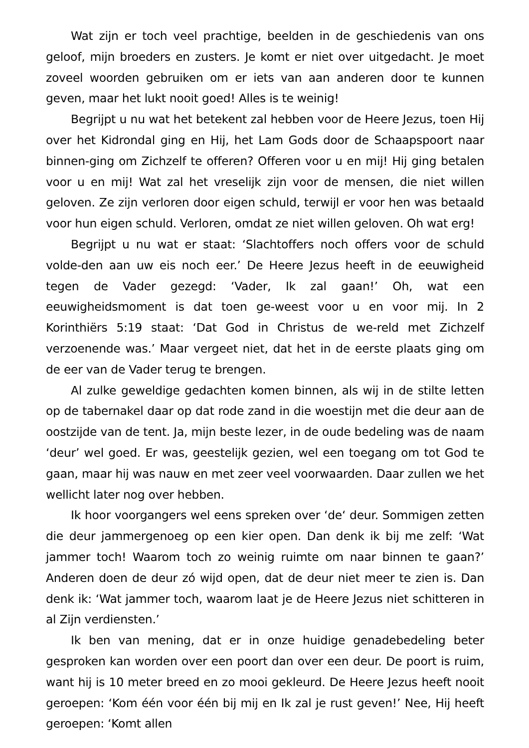Wat zijn er toch veel prachtige, beelden in de geschiedenis van ons geloof, mijn broeders en zusters. Je komt er niet over uitgedacht. Je moet zoveel woorden gebruiken om er iets van aan anderen door te kunnen geven, maar het lukt nooit goed! Alles is te weinig!
Begrijpt u nu wat het betekent zal hebben voor de Heere Jezus, toen Hij over het Kidrondal ging en Hij, het Lam Gods door de Schaapspoort naar binnen-ging om Zichzelf te offeren? Offeren voor u en mij! Hij ging betalen voor u en mij! Wat zal het vreselijk zijn voor de mensen, die niet willen geloven. Ze zijn verloren door eigen schuld, terwijl er voor hen was betaald voor hun eigen schuld. Verloren, omdat ze niet willen geloven. Oh wat erg!
Begrijpt u nu wat er staat: ‘Slachtoffers noch offers voor de schuld volde-den aan uw eis noch eer.’ De Heere Jezus heeft in de eeuwigheid tegen de Vader gezegd: ‘Vader, Ik zal gaan!’ Oh, wat een eeuwigheidsmoment is dat toen ge-weest voor u en voor mij. In 2 Korinthiërs 5:19 staat: ‘Dat God in Christus de we-reld met Zichzelf verzoenende was.’ Maar vergeet niet, dat het in de eerste plaats ging om de eer van de Vader terug te brengen.
Al zulke geweldige gedachten komen binnen, als wij in de stilte letten op de tabernakel daar op dat rode zand in die woestijn met die deur aan de oostzijde van de tent. Ja, mijn beste lezer, in de oude bedeling was de naam ‘deur’ wel goed. Er was, geestelijk gezien, wel een toegang om tot God te gaan, maar hij was nauw en met zeer veel voorwaarden. Daar zullen we het wellicht later nog over hebben.
Ik hoor voorgangers wel eens spreken over ‘de‘ deur. Sommigen zetten die deur jammergenoeg op een kier open. Dan denk ik bij me zelf: ‘Wat jammer toch! Waarom toch zo weinig ruimte om naar binnen te gaan?’ Anderen doen de deur zó wijd open, dat de deur niet meer te zien is. Dan denk ik: ‘Wat jammer toch, waarom laat je de Heere Jezus niet schitteren in al Zijn verdiensten.’
Ik ben van mening, dat er in onze huidige genadebedeling beter gesproken kan worden over een poort dan over een deur. De poort is ruim, want hij is 10 meter breed en zo mooi gekleurd. De Heere Jezus heeft nooit geroepen: ‘Kom één voor één bij mij en Ik zal je rust geven!’ Nee, Hij heeft geroepen: ‘Komt allen